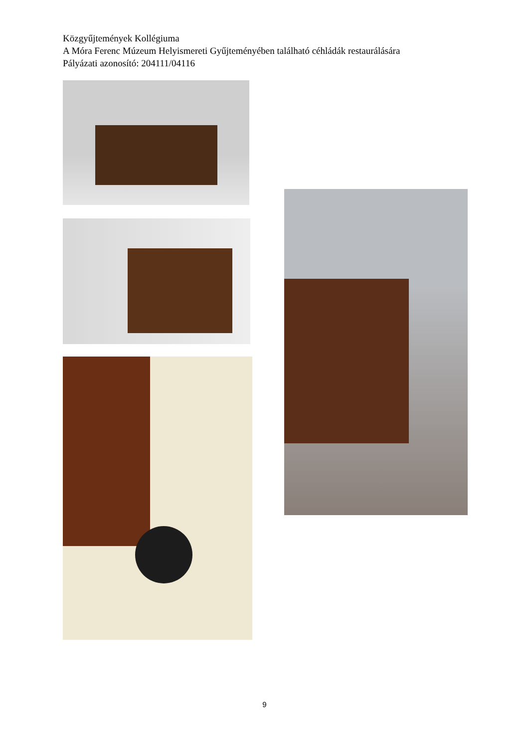Közgyűjtemények Kollégiuma
A Móra Ferenc Múzeum Helyismereti Gyűjteményében található céhládák restaurálására
Pályázati azonosító: 204111/04116
9